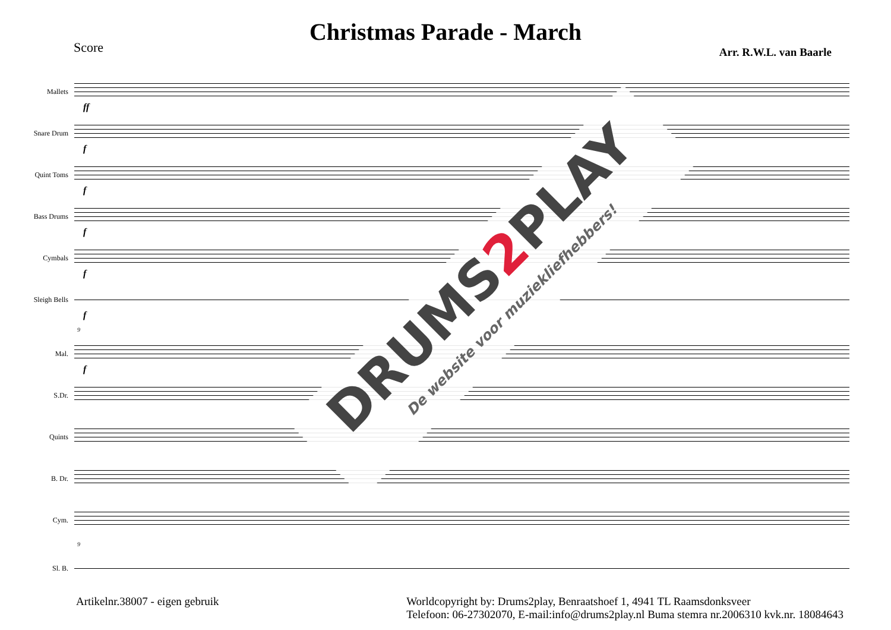Christmas Parade - March
Score
Arr. R.W.L. van Baarle
Mallets
ff
Snare Drum
f
Quint Toms
f
Bass Drums
f
Cymbals
f
Sleigh Bells
f
9
Mal.
f
S.Dr.
Quints
B. Dr.
Cym.
9
Sl. B.
Artikelnr.38007 - eigen gebruik
Worldcopyright by: Drums2play, Benraatshoef 1, 4941 TL Raamsdonksveer
Telefoon: 06-27302070, E-mail:info@drums2play.nl Buma stemra nr.2006310 kvk.nr. 18084643
DRUMS2 PLAY
De website voor muziekliefhebbers!